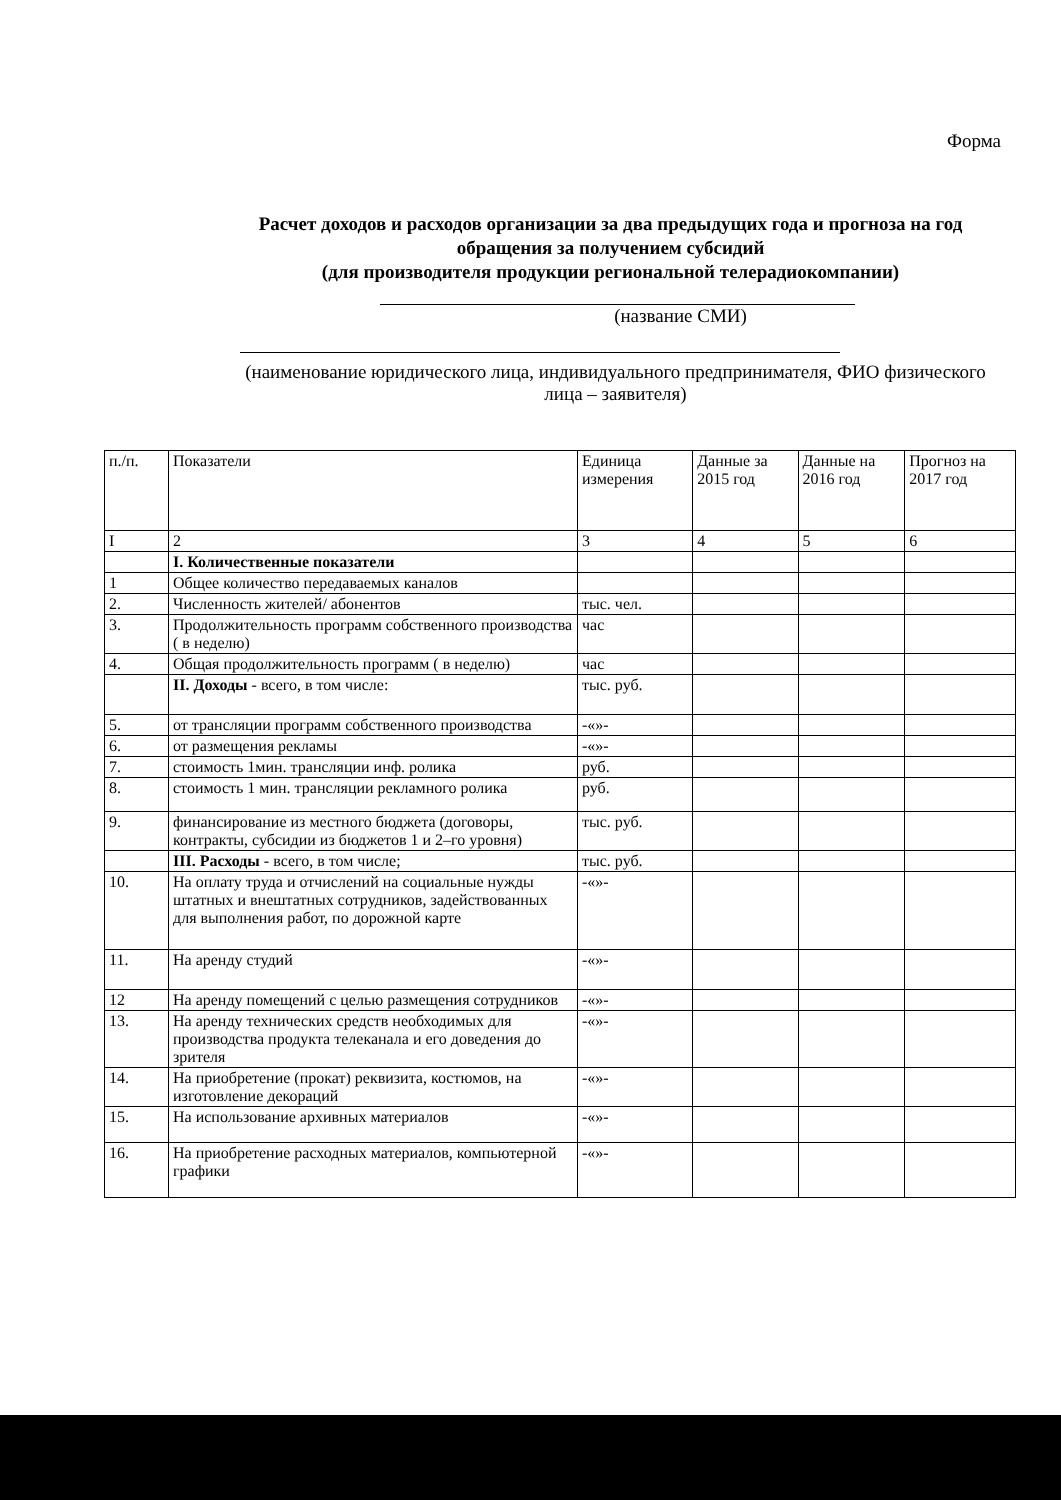Форма
Расчет доходов и расходов организации за два предыдущих года и прогноза на год обращения за получением субсидий
(для производителя продукции региональной телерадиокомпании)
(название СМИ)
(наименование юридического лица, индивидуального предпринимателя, ФИО физического лица – заявителя)
| п./п. | Показатели | Единица измерения | Данные за 2015 год | Данные на 2016 год | Прогноз на 2017 год |
| --- | --- | --- | --- | --- | --- |
| I | 2 | 3 | 4 | 5 | 6 |
| | I. Количественные показатели | | | | |
| 1 | Общее количество передаваемых каналов | | | | |
| 2. | Численность жителей/ абонентов | тыс. чел. | | | |
| 3. | Продолжительность программ собственного производства ( в неделю) | час | | | |
| 4. | Общая продолжительность программ ( в неделю) | час | | | |
| | II. Доходы - всего, в том числе: | тыс. руб. | | | |
| 5. | от трансляции программ собственного производства | -«»- | | | |
| 6. | от размещения рекламы | -«»- | | | |
| 7. | стоимость 1мин. трансляции инф. ролика | руб. | | | |
| 8. | стоимость 1 мин. трансляции рекламного ролика | руб. | | | |
| 9. | финансирование из местного бюджета (договоры, контракты, субсидии из бюджетов 1 и 2–го уровня) | тыс. руб. | | | |
| | III. Расходы - всего, в том числе; | тыс. руб. | | | |
| 10. | На оплату труда и отчислений на социальные нужды штатных и внештатных сотрудников, задействованных для выполнения работ, по дорожной карте | -«»- | | | |
| 11. | На аренду студий | -«»- | | | |
| 12 | На аренду помещений с целью размещения сотрудников | -«»- | | | |
| 13. | На аренду технических средств необходимых для производства продукта телеканала и его доведения до зрителя | -«»- | | | |
| 14. | На приобретение (прокат) реквизита, костюмов, на изготовление декораций | -«»- | | | |
| 15. | На использование архивных материалов | -«»- | | | |
| 16. | На приобретение расходных материалов, компьютерной графики | -«»- | | | |